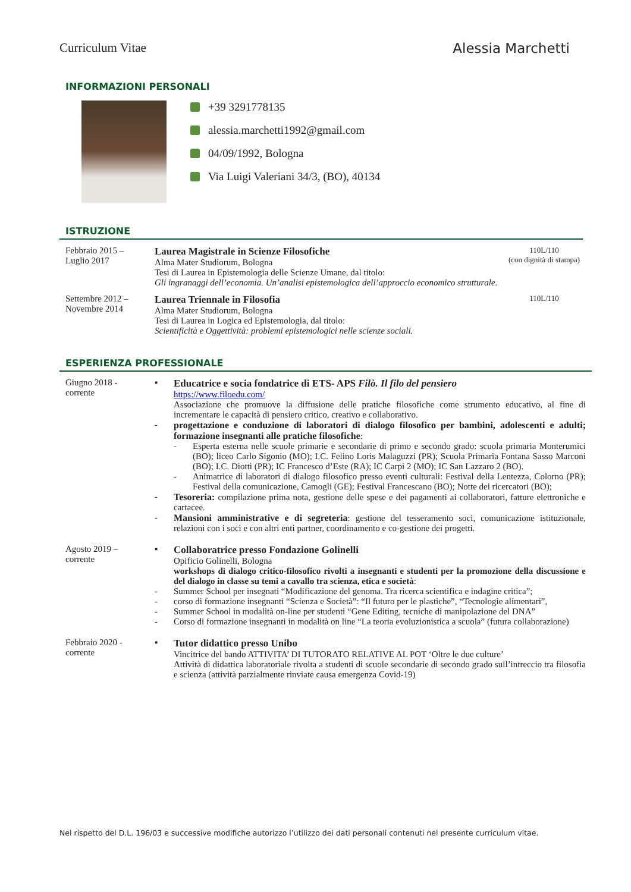Curriculum Vitae Alessia Marchetti
INFORMAZIONI PERSONALI
+39 3291778135
alessia.marchetti1992@gmail.com
04/09/1992, Bologna
Via Luigi Valeriani 34/3, (BO), 40134
ISTRUZIONE
Febbraio 2015 –
Luglio 2017
Laurea Magistrale in Scienze Filosofiche
Alma Mater Studiorum, Bologna
Tesi di Laurea in Epistemologia delle Scienze Umane, dal titolo:
Gli ingranaggi dell’economia. Un’analisi epistemologica dell’approccio economico strutturale.
110L/110
(con dignità di stampa)
Settembre 2012 –
Novembre 2014
Laurea Triennale in Filosofia
Alma Mater Studiorum, Bologna
Tesi di Laurea in Logica ed Epistemologia, dal titolo:
Scientificità e Oggettività: problemi epistemologici nelle scienze sociali.
110L/110
ESPERIENZA PROFESSIONALE
Giugno 2018 -
corrente
▪ Educatrice e socia fondatrice di ETS- APS Filò. Il filo del pensiero
https://www.filoedu.com/
Associazione che promuove la diffusione delle pratiche filosofiche come strumento educativo, al fine di incrementare le capacità di pensiero critico, creativo e collaborativo.
- progettazione e conduzione di laboratori di dialogo filosofico per bambini, adolescenti e adulti; formazione insegnanti alle pratiche filosofiche:
- Esperta esterna nelle scuole primarie e secondarie di primo e secondo grado: scuola primaria Monterumici (BO); liceo Carlo Sigonio (MO); I.C. Felino Loris Malaguzzi (PR); Scuola Primaria Fontana Sasso Marconi (BO); I.C. Diotti (PR); IC Francesco d’Este (RA); IC Carpi 2 (MO); IC San Lazzaro 2 (BO).
- Animatrice di laboratori di dialogo filosofico presso eventi culturali: Festival della Lentezza, Colorno (PR); Festival della comunicazione, Camogli (GE); Festival Francescano (BO); Notte dei ricercatori (BO);
- Tesoreria: compilazione prima nota, gestione delle spese e dei pagamenti ai collaboratori, fatture elettroniche e cartacee.
- Mansioni amministrative e di segreteria: gestione del tesseramento soci, comunicazione istituzionale, relazioni con i soci e con altri enti partner, coordinamento e co-gestione dei progetti.
Agosto 2019 –
corrente
▪ Collaboratrice presso Fondazione Golinelli
Opificio Golinelli, Bologna
workshops di dialogo critico-filosofico rivolti a insegnanti e studenti per la promozione della discussione e del dialogo in classe su temi a cavallo tra scienza, etica e società:
- Summer School per insegnati “Modificazione del genoma. Tra ricerca scientifica e indagine critica”;
- corso di formazione insegnanti “Scienza e Società”: “Il futuro per le plastiche”, “Tecnologie alimentari”,
- Summer School in modalità on-line per studenti “Gene Editing, tecniche di manipolazione del DNA”
- Corso di formazione insegnanti in modalità on line “La teoria evoluzionistica a scuola” (futura collaborazione)
Febbraio 2020 -
corrente
▪ Tutor didattico presso Unibo
Vincitrice del bando ATTIVITA’ DI TUTORATO RELATIVE AL POT ‘Oltre le due culture’
Attività di didattica laboratoriale rivolta a studenti di scuole secondarie di secondo grado sull’intreccio tra filosofia e scienza (attività parzialmente rinviate causa emergenza Covid-19)
Nel rispetto del D.L. 196/03 e successive modifiche autorizzo l’utilizzo dei dati personali contenuti nel presente curriculum vitae.